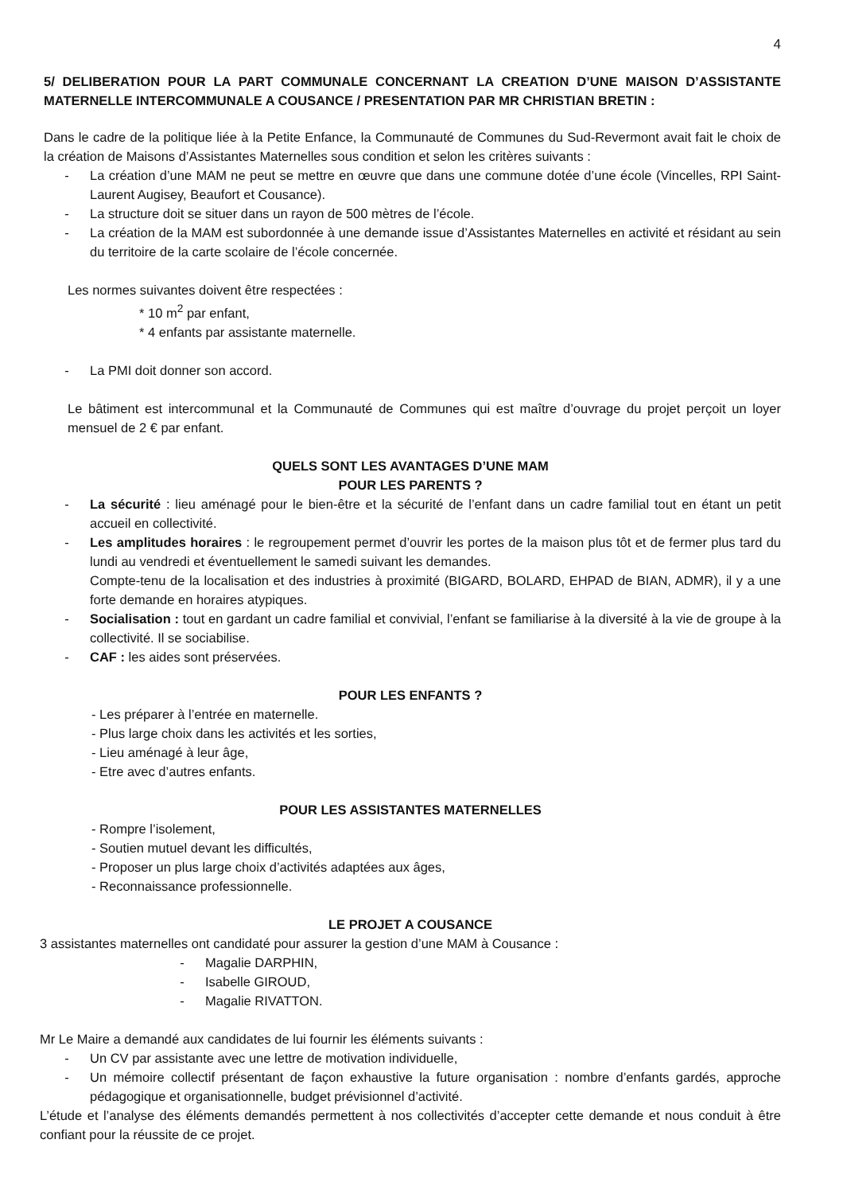4
5/ DELIBERATION POUR LA PART COMMUNALE CONCERNANT LA CREATION D’UNE MAISON D’ASSISTANTE MATERNELLE INTERCOMMUNALE A COUSANCE / PRESENTATION PAR MR CHRISTIAN BRETIN :
Dans le cadre de la politique liée à la Petite Enfance, la Communauté de Communes du Sud-Revermont avait fait le choix de la création de Maisons d’Assistantes Maternelles sous condition et selon les critères suivants :
- La création d’une MAM ne peut se mettre en œuvre que dans une commune dotée d’une école (Vincelles, RPI Saint-Laurent Augisey, Beaufort et Cousance).
- La structure doit se situer dans un rayon de 500 mètres de l’école.
- La création de la MAM est subordonnée à une demande issue d’Assistantes Maternelles en activité et résidant au sein du territoire de la carte scolaire de l’école concernée.
Les normes suivantes doivent être respectées :
* 10 m<sup>2</sup> par enfant,
* 4 enfants par assistante maternelle.
- La PMI doit donner son accord.
Le bâtiment est intercommunal et la Communauté de Communes qui est maître d’ouvrage du projet perçoit un loyer mensuel de 2 € par enfant.
QUELS SONT LES AVANTAGES D’UNE MAM
POUR LES PARENTS ?
- La sécurité : lieu aménagé pour le bien-être et la sécurité de l’enfant dans un cadre familial tout en étant un petit accueil en collectivité.
- Les amplitudes horaires : le regroupement permet d’ouvrir les portes de la maison plus tôt et de fermer plus tard du lundi au vendredi et éventuellement le samedi suivant les demandes.
Compte-tenu de la localisation et des industries à proximité (BIGARD, BOLARD, EHPAD de BIAN, ADMR), il y a une forte demande en horaires atypiques.
- Socialisation : tout en gardant un cadre familial et convivial, l’enfant se familiarise à la diversité à la vie de groupe à la collectivité. Il se sociabilise.
- CAF : les aides sont préservées.
POUR LES ENFANTS ?
- Les préparer à l’entrée en maternelle.
- Plus large choix dans les activités et les sorties,
- Lieu aménagé à leur âge,
- Etre avec d’autres enfants.
POUR LES ASSISTANTES MATERNELLES
- Rompre l’isolement,
- Soutien mutuel devant les difficultés,
- Proposer un plus large choix d’activités adaptées aux âges,
- Reconnaissance professionnelle.
LE PROJET A COUSANCE
3 assistantes maternelles ont candidaté pour assurer la gestion d’une MAM à Cousance :
- Magalie DARPHIN,
- Isabelle GIROUD,
- Magalie RIVATTON.
Mr Le Maire a demandé aux candidates de lui fournir les éléments suivants :
- Un CV par assistante avec une lettre de motivation individuelle,
- Un mémoire collectif présentant de façon exhaustive la future organisation : nombre d’enfants gardés, approche pédagogique et organisationnelle, budget prévisionnel d’activité.
L’étude et l’analyse des éléments demandés permettent à nos collectivités d’accepter cette demande et nous conduit à être confiant pour la réussite de ce projet.